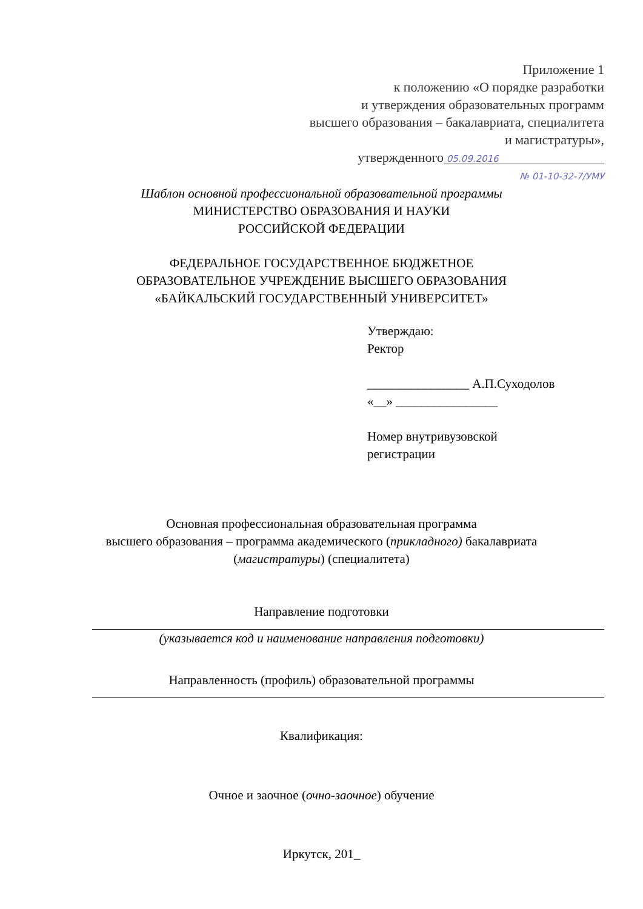Приложение 1
к положению «О порядке разработки
и утверждения образовательных программ
высшего образования – бакалавриата, специалитета
и магистратуры»,
утвержденного 05.09.2016
№ 01-10-32-7/УМУ
Шаблон основной профессиональной образовательной программы
МИНИСТЕРСТВО ОБРАЗОВАНИЯ И НАУКИ
РОССИЙСКОЙ ФЕДЕРАЦИИ
ФЕДЕРАЛЬНОЕ ГОСУДАРСТВЕННОЕ БЮДЖЕТНОЕ
ОБРАЗОВАТЕЛЬНОЕ УЧРЕЖДЕНИЕ ВЫСШЕГО ОБРАЗОВАНИЯ
«БАЙКАЛЬСКИЙ ГОСУДАРСТВЕННЫЙ УНИВЕРСИТЕТ»
Утверждаю:
Ректор
________________ А.П.Суходолов
«__» ________________
Номер внутривузовской
регистрации
Основная профессиональная образовательная программа
высшего образования – программа академического (прикладного) бакалавриата
(магистратуры) (специалитета)
Направление подготовки
(указывается код и наименование направления подготовки)
Направленность (профиль) образовательной программы
Квалификация:
Очное и заочное (очно-заочное) обучение
Иркутск, 201_